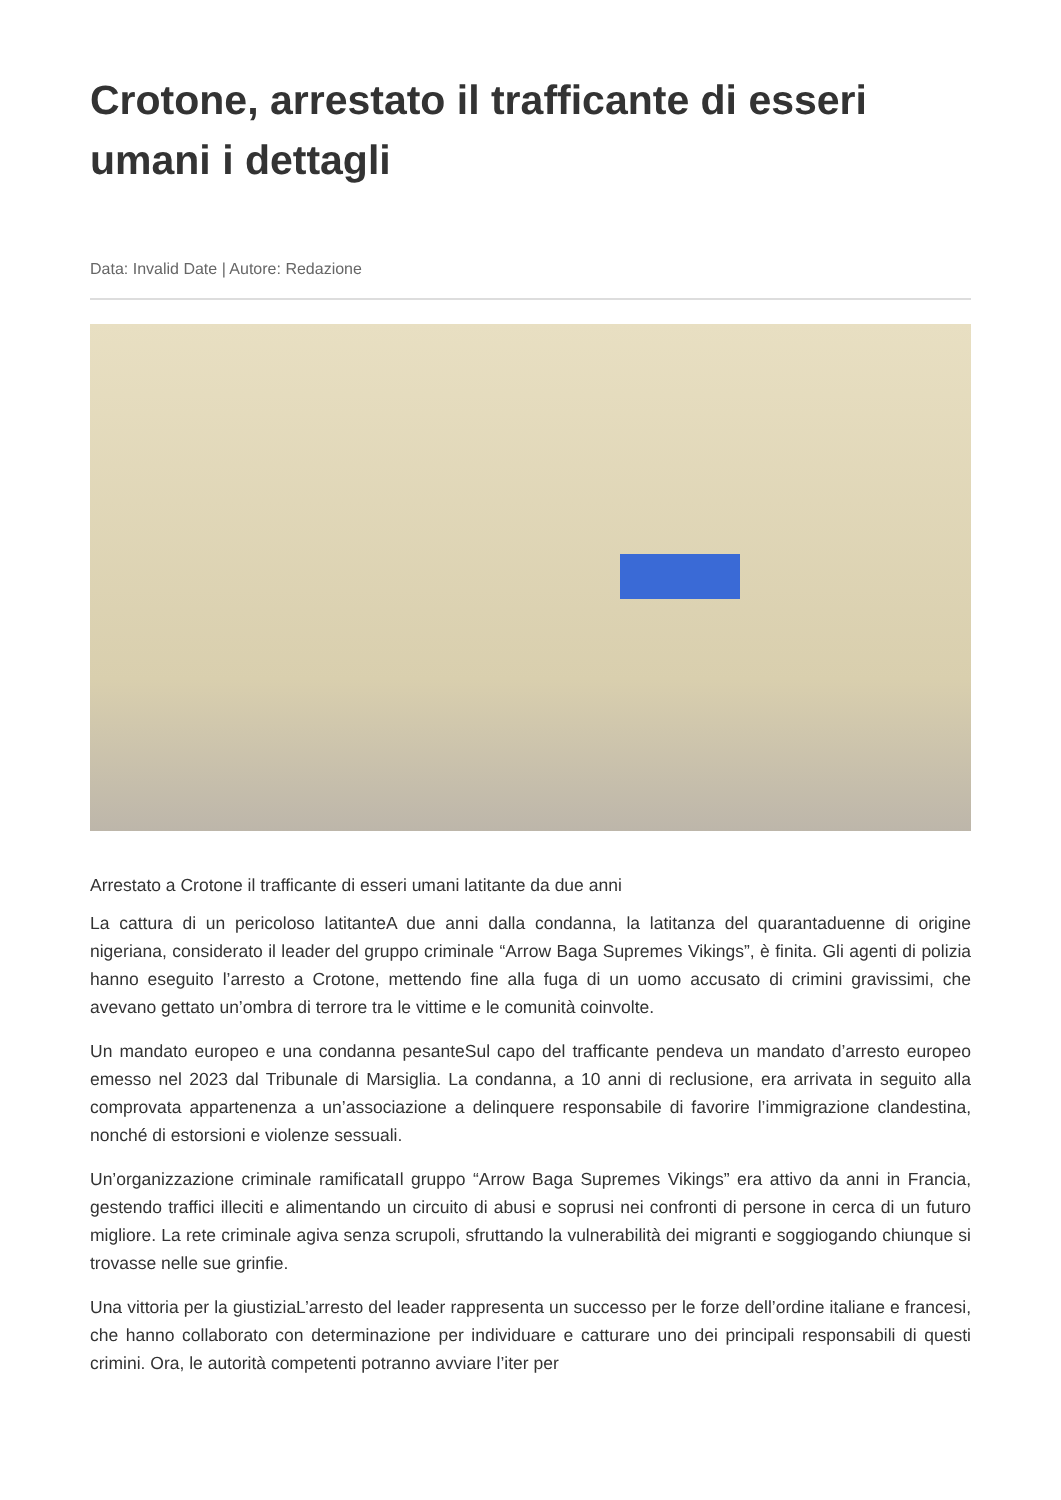Crotone, arrestato il trafficante di esseri umani i dettagli
Data: Invalid Date | Autore: Redazione
Arrestato a Crotone il trafficante di esseri umani latitante da due anni
La cattura di un pericoloso latitanteA due anni dalla condanna, la latitanza del quarantaduenne di origine nigeriana, considerato il leader del gruppo criminale “Arrow Baga Supremes Vikings”, è finita. Gli agenti di polizia hanno eseguito l’arresto a Crotone, mettendo fine alla fuga di un uomo accusato di crimini gravissimi, che avevano gettato un’ombra di terrore tra le vittime e le comunità coinvolte.
Un mandato europeo e una condanna pesanteSul capo del trafficante pendeva un mandato d’arresto europeo emesso nel 2023 dal Tribunale di Marsiglia. La condanna, a 10 anni di reclusione, era arrivata in seguito alla comprovata appartenenza a un’associazione a delinquere responsabile di favorire l’immigrazione clandestina, nonché di estorsioni e violenze sessuali.
Un’organizzazione criminale ramificataIl gruppo “Arrow Baga Supremes Vikings” era attivo da anni in Francia, gestendo traffici illeciti e alimentando un circuito di abusi e soprusi nei confronti di persone in cerca di un futuro migliore. La rete criminale agiva senza scrupoli, sfruttando la vulnerabilità dei migranti e soggiogando chiunque si trovasse nelle sue grinfie.
Una vittoria per la giustiziaL’arresto del leader rappresenta un successo per le forze dell’ordine italiane e francesi, che hanno collaborato con determinazione per individuare e catturare uno dei principali responsabili di questi crimini. Ora, le autorità competenti potranno avviare l’iter per